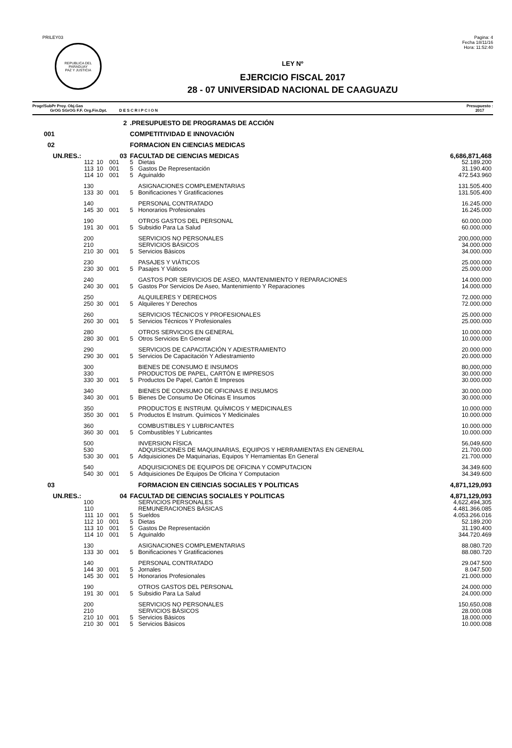PRILEY03
REPUBLICA DEL PARAGUAY
PAZ Y JUSTICIA
Pagina: 4
Fecha 18/11/16
Hora: 11:52:40
LEY Nº
EJERCICIO FISCAL 2017
28 - 07 UNIVERSIDAD NACIONAL DE CAAGUAZU
Progr/SubPr Proy. Obj.Gas
GrOG SGrOG F.F. Org.Fin.Dpt. D E S C R I P C I O N
Presupuesto :
2017
| | 2 | | | .PRESUPUESTO DE PROGRAMAS DE ACCIÓN | | |
| 001 | | | | COMPETITIVIDAD E INNOVACIÓN | | |
| 02 | | | | FORMACION EN CIENCIAS MEDICAS | | |
| UN.RES.: | 03 | | | FACULTAD DE CIENCIAS MEDICAS | | 6,686,871,468 |
| 112 | 10 | 001 | | 5 | Dietas | 52.189.200 |
| 113 | 10 | 001 | | 5 | Gastos De Representación | 31.190.400 |
| 114 | 10 | 001 | | 5 | Aguinaldo | 472.543.960 |
| 130 | | | | | ASIGNACIONES COMPLEMENTARIAS | 131.505.400 |
| 133 | 30 | 001 | | 5 | Bonificaciones Y Gratificaciones | 131.505.400 |
| 140 | | | | | PERSONAL CONTRATADO | 16.245.000 |
| 145 | 30 | 001 | | 5 | Honorarios Profesionales | 16.245.000 |
| 190 | | | | | OTROS GASTOS DEL PERSONAL | 60.000.000 |
| 191 | 30 | 001 | | 5 | Subsidio Para La Salud | 60.000.000 |
| 200 | | | | | SERVICIOS NO PERSONALES | 200,000,000 |
| 210 | | | | | SERVICIOS BÁSICOS | 34.000.000 |
| 210 | 30 | 001 | | 5 | Servicios Básicos | 34.000.000 |
| 230 | | | | | PASAJES Y VIÁTICOS | 25.000.000 |
| 230 | 30 | 001 | | 5 | Pasajes Y Viáticos | 25.000.000 |
| 240 | | | | | GASTOS POR SERVICIOS DE ASEO, MANTENIMIENTO Y REPARACIONES | 14.000.000 |
| 240 | 30 | 001 | | 5 | Gastos Por Servicios De Aseo, Mantenimiento Y Reparaciones | 14.000.000 |
| 250 | | | | | ALQUILERES Y DERECHOS | 72.000.000 |
| 250 | 30 | 001 | | 5 | Alquileres Y Derechos | 72.000.000 |
| 260 | | | | | SERVICIOS TÉCNICOS Y PROFESIONALES | 25.000.000 |
| 260 | 30 | 001 | | 5 | Servicios Técnicos Y Profesionales | 25.000.000 |
| 280 | | | | | OTROS SERVICIOS EN GENERAL | 10.000.000 |
| 280 | 30 | 001 | | 5 | Otros Servicios En General | 10.000.000 |
| 290 | | | | | SERVICIOS DE CAPACITACIÓN Y ADIESTRAMIENTO | 20.000.000 |
| 290 | 30 | 001 | | 5 | Servicios De Capacitación Y Adiestramiento | 20.000.000 |
| 300 | | | | | BIENES DE CONSUMO E INSUMOS | 80,000,000 |
| 330 | | | | | PRODUCTOS DE PAPEL, CARTÓN E IMPRESOS | 30.000.000 |
| 330 | 30 | 001 | | 5 | Productos De Papel, Cartón E Impresos | 30.000.000 |
| 340 | | | | | BIENES DE CONSUMO DE OFICINAS E INSUMOS | 30.000.000 |
| 340 | 30 | 001 | | 5 | Bienes De Consumo De Oficinas E Insumos | 30.000.000 |
| 350 | | | | | PRODUCTOS E INSTRUM. QUÍMICOS Y MEDICINALES | 10.000.000 |
| 350 | 30 | 001 | | 5 | Productos E Instrum. Químicos Y Medicinales | 10.000.000 |
| 360 | | | | | COMBUSTIBLES Y LUBRICANTES | 10.000.000 |
| 360 | 30 | 001 | | 5 | Combustibles Y Lubricantes | 10.000.000 |
| 500 | | | | | INVERSION FÍSICA | 56,049,600 |
| 530 | | | | | ADQUISICIONES DE MAQUINARIAS, EQUIPOS Y HERRAMIENTAS EN GENERAL | 21.700.000 |
| 530 | 30 | 001 | | 5 | Adquisiciones De Maquinarias, Equipos Y Herramientas En General | 21.700.000 |
| 540 | | | | | ADQUISICIONES DE EQUIPOS DE OFICINA Y COMPUTACION | 34.349.600 |
| 540 | 30 | 001 | | 5 | Adquisiciones De Equipos De Oficina Y Computacion | 34.349.600 |
| 03 | | | | | FORMACION EN CIENCIAS SOCIALES Y POLITICAS | 4,871,129,093 |
| UN.RES.: | 04 | | | FACULTAD DE CIENCIAS SOCIALES Y POLITICAS | | 4,871,129,093 |
| 100 | | | | | SERVICIOS PERSONALES | 4,622,494,305 |
| 110 | | | | | REMUNERACIONES BÁSICAS | 4.481.366.085 |
| 111 | 10 | 001 | | 5 | Sueldos | 4.053.266.016 |
| 112 | 10 | 001 | | 5 | Dietas | 52.189.200 |
| 113 | 10 | 001 | | 5 | Gastos De Representación | 31.190.400 |
| 114 | 10 | 001 | | 5 | Aguinaldo | 344.720.469 |
| 130 | | | | | ASIGNACIONES COMPLEMENTARIAS | 88.080.720 |
| 133 | 30 | 001 | | 5 | Bonificaciones Y Gratificaciones | 88.080.720 |
| 140 | | | | | PERSONAL CONTRATADO | 29.047.500 |
| 144 | 30 | 001 | | 5 | Jornales | 8.047.500 |
| 145 | 30 | 001 | | 5 | Honorarios Profesionales | 21.000.000 |
| 190 | | | | | OTROS GASTOS DEL PERSONAL | 24.000.000 |
| 191 | 30 | 001 | | 5 | Subsidio Para La Salud | 24.000.000 |
| 200 | | | | | SERVICIOS NO PERSONALES | 150,650,008 |
| 210 | | | | | SERVICIOS BÁSICOS | 28.000.008 |
| 210 | 10 | 001 | | 5 | Servicios Básicos | 18.000.000 |
| 210 | 30 | 001 | | 5 | Servicios Básicos | 10.000.008 |